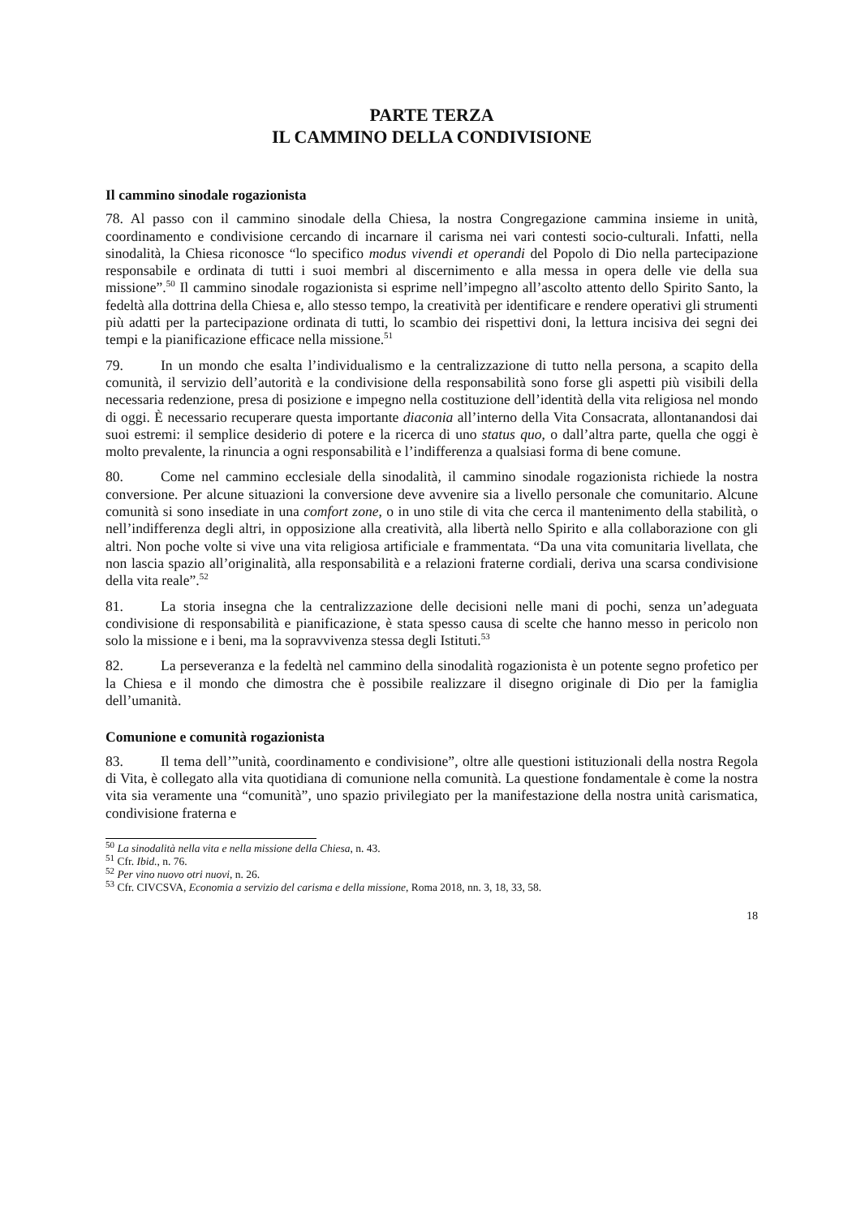PARTE TERZA
IL CAMMINO DELLA CONDIVISIONE
Il cammino sinodale rogazionista
78. Al passo con il cammino sinodale della Chiesa, la nostra Congregazione cammina insieme in unità, coordinamento e condivisione cercando di incarnare il carisma nei vari contesti socio-culturali. Infatti, nella sinodalità, la Chiesa riconosce “lo specifico modus vivendi et operandi del Popolo di Dio nella partecipazione responsabile e ordinata di tutti i suoi membri al discernimento e alla messa in opera delle vie della sua missione”.<sup>50</sup> Il cammino sinodale rogazionista si esprime nell’impegno all’ascolto attento dello Spirito Santo, la fedeltà alla dottrina della Chiesa e, allo stesso tempo, la creatività per identificare e rendere operativi gli strumenti più adatti per la partecipazione ordinata di tutti, lo scambio dei rispettivi doni, la lettura incisiva dei segni dei tempi e la pianificazione efficace nella missione.<sup>51</sup>
79. In un mondo che esalta l’individualismo e la centralizzazione di tutto nella persona, a scapito della comunità, il servizio dell’autorità e la condivisione della responsabilità sono forse gli aspetti più visibili della necessaria redenzione, presa di posizione e impegno nella costituzione dell’identità della vita religiosa nel mondo di oggi. È necessario recuperare questa importante diaconia all’interno della Vita Consacrata, allontanandosi dai suoi estremi: il semplice desiderio di potere e la ricerca di uno status quo, o dall’altra parte, quella che oggi è molto prevalente, la rinuncia a ogni responsabilità e l’indifferenza a qualsiasi forma di bene comune.
80. Come nel cammino ecclesiale della sinodalità, il cammino sinodale rogazionista richiede la nostra conversione. Per alcune situazioni la conversione deve avvenire sia a livello personale che comunitario. Alcune comunità si sono insediate in una comfort zone, o in uno stile di vita che cerca il mantenimento della stabilità, o nell’indifferenza degli altri, in opposizione alla creatività, alla libertà nello Spirito e alla collaborazione con gli altri. Non poche volte si vive una vita religiosa artificiale e frammentata. “Da una vita comunitaria livellata, che non lascia spazio all’originalità, alla responsabilità e a relazioni fraterne cordiali, deriva una scarsa condivisione della vita reale”.<sup>52</sup>
81. La storia insegna che la centralizzazione delle decisioni nelle mani di pochi, senza un’adeguata condivisione di responsabilità e pianificazione, è stata spesso causa di scelte che hanno messo in pericolo non solo la missione e i beni, ma la sopravvivenza stessa degli Istituti.<sup>53</sup>
82. La perseveranza e la fedeltà nel cammino della sinodalità rogazionista è un potente segno profetico per la Chiesa e il mondo che dimostra che è possibile realizzare il disegno originale di Dio per la famiglia dell’umanità.
Comunione e comunità rogazionista
83. Il tema dell’”unità, coordinamento e condivisione”, oltre alle questioni istituzionali della nostra Regola di Vita, è collegato alla vita quotidiana di comunione nella comunità. La questione fondamentale è come la nostra vita sia veramente una “comunità”, uno spazio privilegiato per la manifestazione della nostra unità carismatica, condivisione fraterna e
<sup>50</sup> La sinodalità nella vita e nella missione della Chiesa, n. 43.
<sup>51</sup> Cfr. Ibid., n. 76.
<sup>52</sup> Per vino nuovo otri nuovi, n. 26.
<sup>53</sup> Cfr. CIVCSVA, Economia a servizio del carisma e della missione, Roma 2018, nn. 3, 18, 33, 58.
18